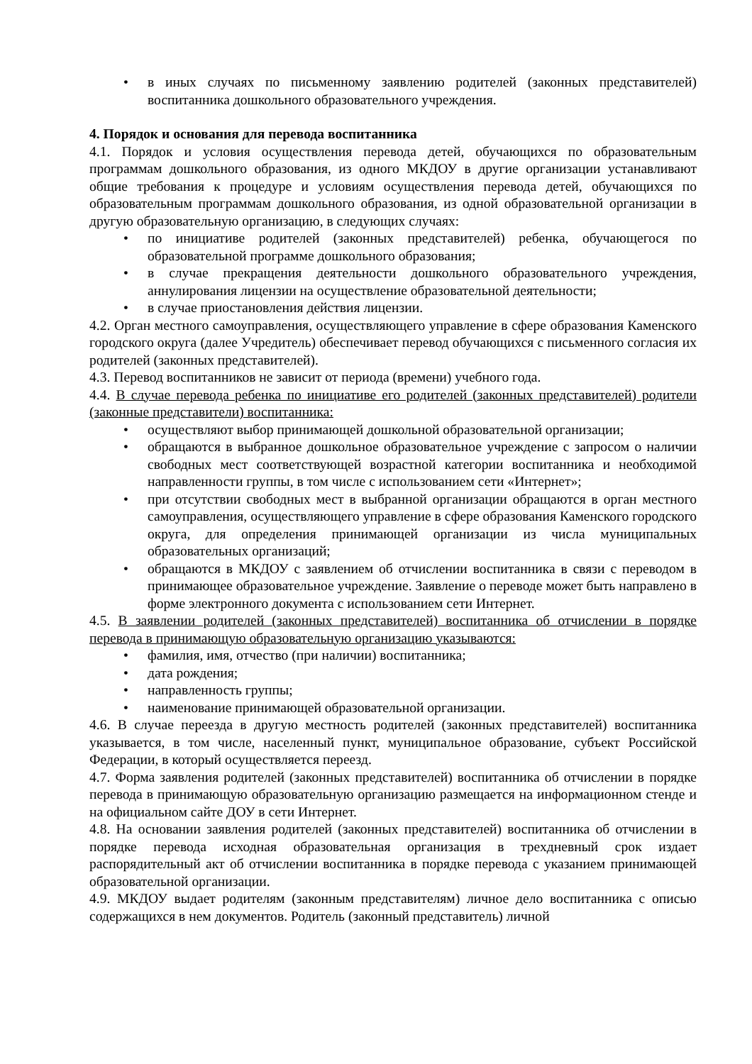• в иных случаях по письменному заявлению родителей (законных представителей) воспитанника дошкольного образовательного учреждения.
4. Порядок и основания для перевода воспитанника
4.1. Порядок и условия осуществления перевода детей, обучающихся по образовательным программам дошкольного образования, из одного МКДОУ в другие организации устанавливают общие требования к процедуре и условиям осуществления перевода детей, обучающихся по образовательным программам дошкольного образования, из одной образовательной организации в другую образовательную организацию, в следующих случаях:
• по инициативе родителей (законных представителей) ребенка, обучающегося по образовательной программе дошкольного образования;
• в случае прекращения деятельности дошкольного образовательного учреждения, аннулирования лицензии на осуществление образовательной деятельности;
• в случае приостановления действия лицензии.
4.2. Орган местного самоуправления, осуществляющего управление в сфере образования Каменского городского округа (далее Учредитель) обеспечивает перевод обучающихся с письменного согласия их родителей (законных представителей).
4.3. Перевод воспитанников не зависит от периода (времени) учебного года.
4.4. В случае перевода ребенка по инициативе его родителей (законных представителей) родители (законные представители) воспитанника:
• осуществляют выбор принимающей дошкольной образовательной организации;
• обращаются в выбранное дошкольное образовательное учреждение с запросом о наличии свободных мест соответствующей возрастной категории воспитанника и необходимой направленности группы, в том числе с использованием сети «Интернет»;
• при отсутствии свободных мест в выбранной организации обращаются в орган местного самоуправления, осуществляющего управление в сфере образования Каменского городского округа, для определения принимающей организации из числа муниципальных образовательных организаций;
• обращаются в МКДОУ с заявлением об отчислении воспитанника в связи с переводом в принимающее образовательное учреждение. Заявление о переводе может быть направлено в форме электронного документа с использованием сети Интернет.
4.5. В заявлении родителей (законных представителей) воспитанника об отчислении в порядке перевода в принимающую образовательную организацию указываются:
• фамилия, имя, отчество (при наличии) воспитанника;
• дата рождения;
• направленность группы;
• наименование принимающей образовательной организации.
4.6. В случае переезда в другую местность родителей (законных представителей) воспитанника указывается, в том числе, населенный пункт, муниципальное образование, субъект Российской Федерации, в который осуществляется переезд.
4.7. Форма заявления родителей (законных представителей) воспитанника об отчислении в порядке перевода в принимающую образовательную организацию размещается на информационном стенде и на официальном сайте ДОУ в сети Интернет.
4.8. На основании заявления родителей (законных представителей) воспитанника об отчислении в порядке перевода исходная образовательная организация в трехдневный срок издает распорядительный акт об отчислении воспитанника в порядке перевода с указанием принимающей образовательной организации.
4.9. МКДОУ выдает родителям (законным представителям) личное дело воспитанника с описью содержащихся в нем документов. Родитель (законный представитель) личной